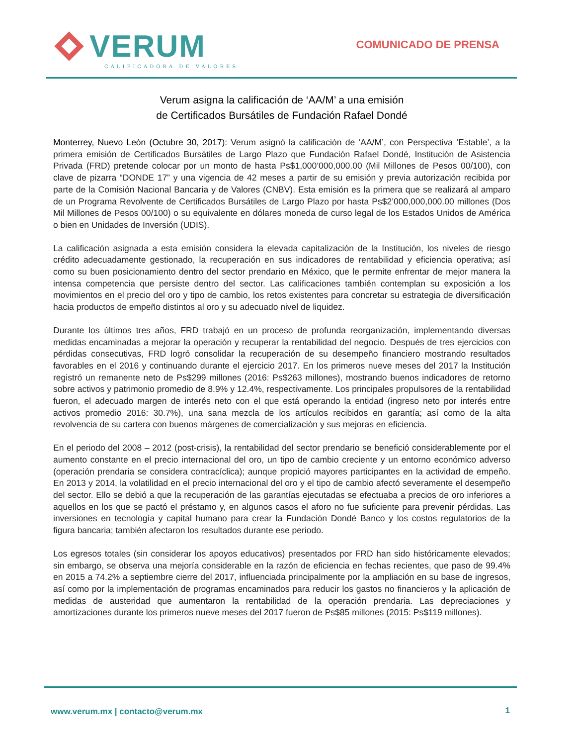VERUM
CALIFICADORA DE VALORES
COMUNICADO DE PRENSA
Verum asigna la calificación de ‘AA/M’ a una emisión
de Certificados Bursátiles de Fundación Rafael Dondé
Monterrey, Nuevo León (Octubre 30, 2017): Verum asignó la calificación de ‘AA/M’, con Perspectiva ‘Estable’, a la primera emisión de Certificados Bursátiles de Largo Plazo que Fundación Rafael Dondé, Institución de Asistencia Privada (FRD) pretende colocar por un monto de hasta Ps$1,000’000,000.00 (Mil Millones de Pesos 00/100), con clave de pizarra “DONDE 17” y una vigencia de 42 meses a partir de su emisión y previa autorización recibida por parte de la Comisión Nacional Bancaria y de Valores (CNBV). Esta emisión es la primera que se realizará al amparo de un Programa Revolvente de Certificados Bursátiles de Largo Plazo por hasta Ps$2’000,000,000.00 millones (Dos Mil Millones de Pesos 00/100) o su equivalente en dólares moneda de curso legal de los Estados Unidos de América o bien en Unidades de Inversión (UDIS).
La calificación asignada a esta emisión considera la elevada capitalización de la Institución, los niveles de riesgo crédito adecuadamente gestionado, la recuperación en sus indicadores de rentabilidad y eficiencia operativa; así como su buen posicionamiento dentro del sector prendario en México, que le permite enfrentar de mejor manera la intensa competencia que persiste dentro del sector. Las calificaciones también contemplan su exposición a los movimientos en el precio del oro y tipo de cambio, los retos existentes para concretar su estrategia de diversificación hacia productos de empeño distintos al oro y su adecuado nivel de liquidez.
Durante los últimos tres años, FRD trabajó en un proceso de profunda reorganización, implementando diversas medidas encaminadas a mejorar la operación y recuperar la rentabilidad del negocio. Después de tres ejercicios con pérdidas consecutivas, FRD logró consolidar la recuperación de su desempeño financiero mostrando resultados favorables en el 2016 y continuando durante el ejercicio 2017. En los primeros nueve meses del 2017 la Institución registró un remanente neto de Ps$299 millones (2016: Ps$263 millones), mostrando buenos indicadores de retorno sobre activos y patrimonio promedio de 8.9% y 12.4%, respectivamente. Los principales propulsores de la rentabilidad fueron, el adecuado margen de interés neto con el que está operando la entidad (ingreso neto por interés entre activos promedio 2016: 30.7%), una sana mezcla de los artículos recibidos en garantía; así como de la alta revolvencia de su cartera con buenos márgenes de comercialización y sus mejoras en eficiencia.
En el periodo del 2008 – 2012 (post-crisis), la rentabilidad del sector prendario se benefició considerablemente por el aumento constante en el precio internacional del oro, un tipo de cambio creciente y un entorno económico adverso (operación prendaria se considera contracíclica); aunque propició mayores participantes en la actividad de empeño. En 2013 y 2014, la volatilidad en el precio internacional del oro y el tipo de cambio afectó severamente el desempeño del sector. Ello se debió a que la recuperación de las garantías ejecutadas se efectuaba a precios de oro inferiores a aquellos en los que se pactó el préstamo y, en algunos casos el aforo no fue suficiente para prevenir pérdidas. Las inversiones en tecnología y capital humano para crear la Fundación Dondé Banco y los costos regulatorios de la figura bancaria; también afectaron los resultados durante ese periodo.
Los egresos totales (sin considerar los apoyos educativos) presentados por FRD han sido históricamente elevados; sin embargo, se observa una mejoría considerable en la razón de eficiencia en fechas recientes, que paso de 99.4% en 2015 a 74.2% a septiembre cierre del 2017, influenciada principalmente por la ampliación en su base de ingresos, así como por la implementación de programas encaminados para reducir los gastos no financieros y la aplicación de medidas de austeridad que aumentaron la rentabilidad de la operación prendaria. Las depreciaciones y amortizaciones durante los primeros nueve meses del 2017 fueron de Ps$85 millones (2015: Ps$119 millones).
www.verum.mx | contacto@verum.mx
1